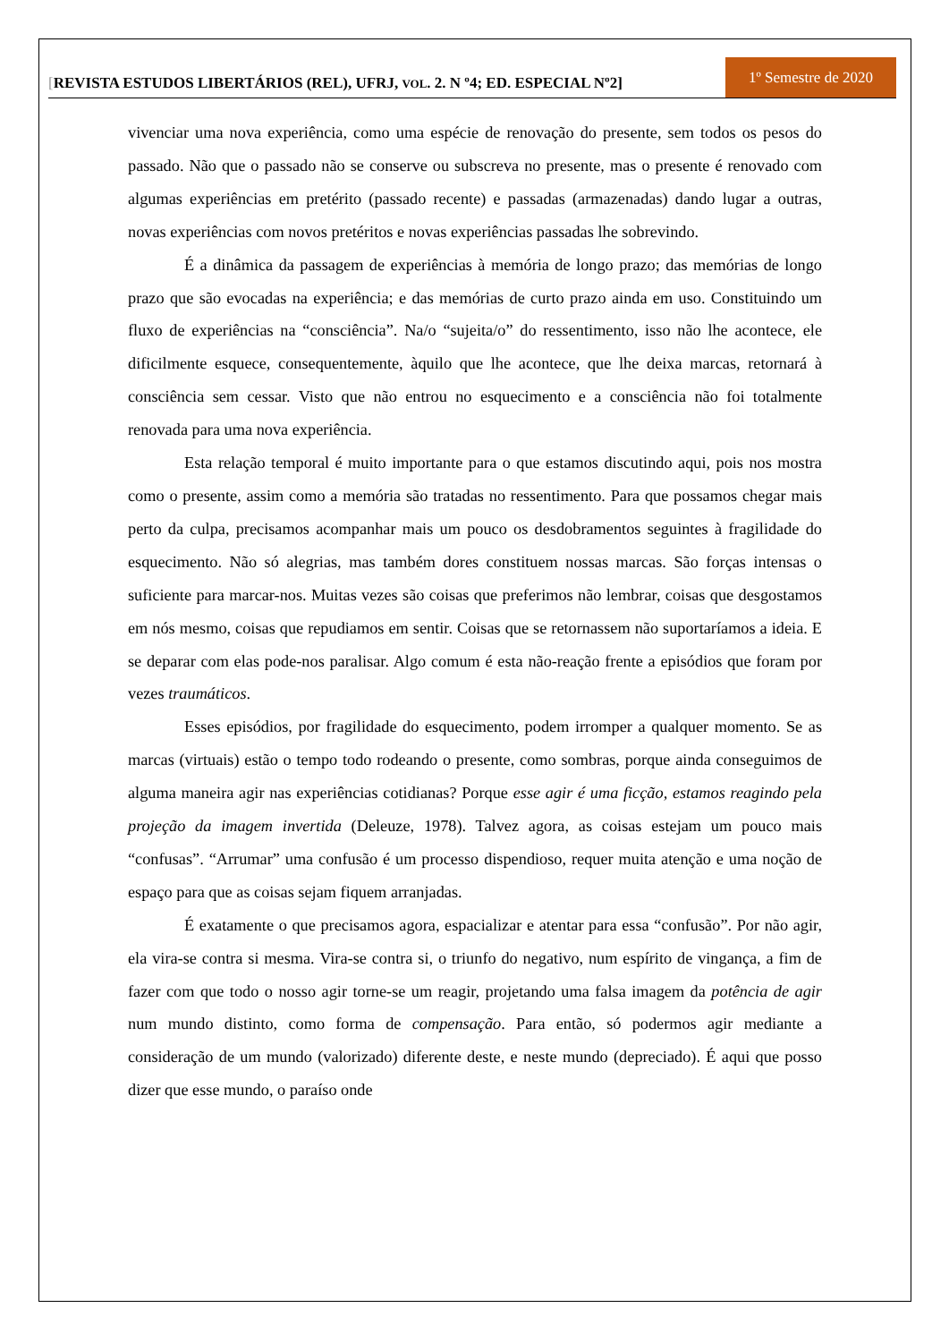[REVISTA ESTUDOS LIBERTÁRIOS (REL), UFRJ, VOL. 2. N º4; ED. ESPECIAL Nº2]
1º Semestre de 2020
vivenciar uma nova experiência, como uma espécie de renovação do presente, sem todos os pesos do passado. Não que o passado não se conserve ou subscreva no presente, mas o presente é renovado com algumas experiências em pretérito (passado recente) e passadas (armazenadas) dando lugar a outras, novas experiências com novos pretéritos e novas experiências passadas lhe sobrevindo.
É a dinâmica da passagem de experiências à memória de longo prazo; das memórias de longo prazo que são evocadas na experiência; e das memórias de curto prazo ainda em uso. Constituindo um fluxo de experiências na “consciência”. Na/o “sujeita/o” do ressentimento, isso não lhe acontece, ele dificilmente esquece, consequentemente, àquilo que lhe acontece, que lhe deixa marcas, retornará à consciência sem cessar. Visto que não entrou no esquecimento e a consciência não foi totalmente renovada para uma nova experiência.
Esta relação temporal é muito importante para o que estamos discutindo aqui, pois nos mostra como o presente, assim como a memória são tratadas no ressentimento. Para que possamos chegar mais perto da culpa, precisamos acompanhar mais um pouco os desdobramentos seguintes à fragilidade do esquecimento. Não só alegrias, mas também dores constituem nossas marcas. São forças intensas o suficiente para marcar-nos. Muitas vezes são coisas que preferimos não lembrar, coisas que desgostamos em nós mesmo, coisas que repudiamos em sentir. Coisas que se retornassem não suportaríamos a ideia. E se deparar com elas pode-nos paralisar. Algo comum é esta não-reação frente a episódios que foram por vezes traumáticos.
Esses episódios, por fragilidade do esquecimento, podem irromper a qualquer momento. Se as marcas (virtuais) estão o tempo todo rodeando o presente, como sombras, porque ainda conseguimos de alguma maneira agir nas experiências cotidianas? Porque esse agir é uma ficção, estamos reagindo pela projeção da imagem invertida (Deleuze, 1978). Talvez agora, as coisas estejam um pouco mais “confusas”. “Arrumar” uma confusão é um processo dispendioso, requer muita atenção e uma noção de espaço para que as coisas sejam fiquem arranjadas.
É exatamente o que precisamos agora, espacializar e atentar para essa “confusão”. Por não agir, ela vira-se contra si mesma. Vira-se contra si, o triunfo do negativo, num espírito de vingança, a fim de fazer com que todo o nosso agir torne-se um reagir, projetando uma falsa imagem da potência de agir num mundo distinto, como forma de compensação. Para então, só podermos agir mediante a consideração de um mundo (valorizado) diferente deste, e neste mundo (depreciado). É aqui que posso dizer que esse mundo, o paraíso onde